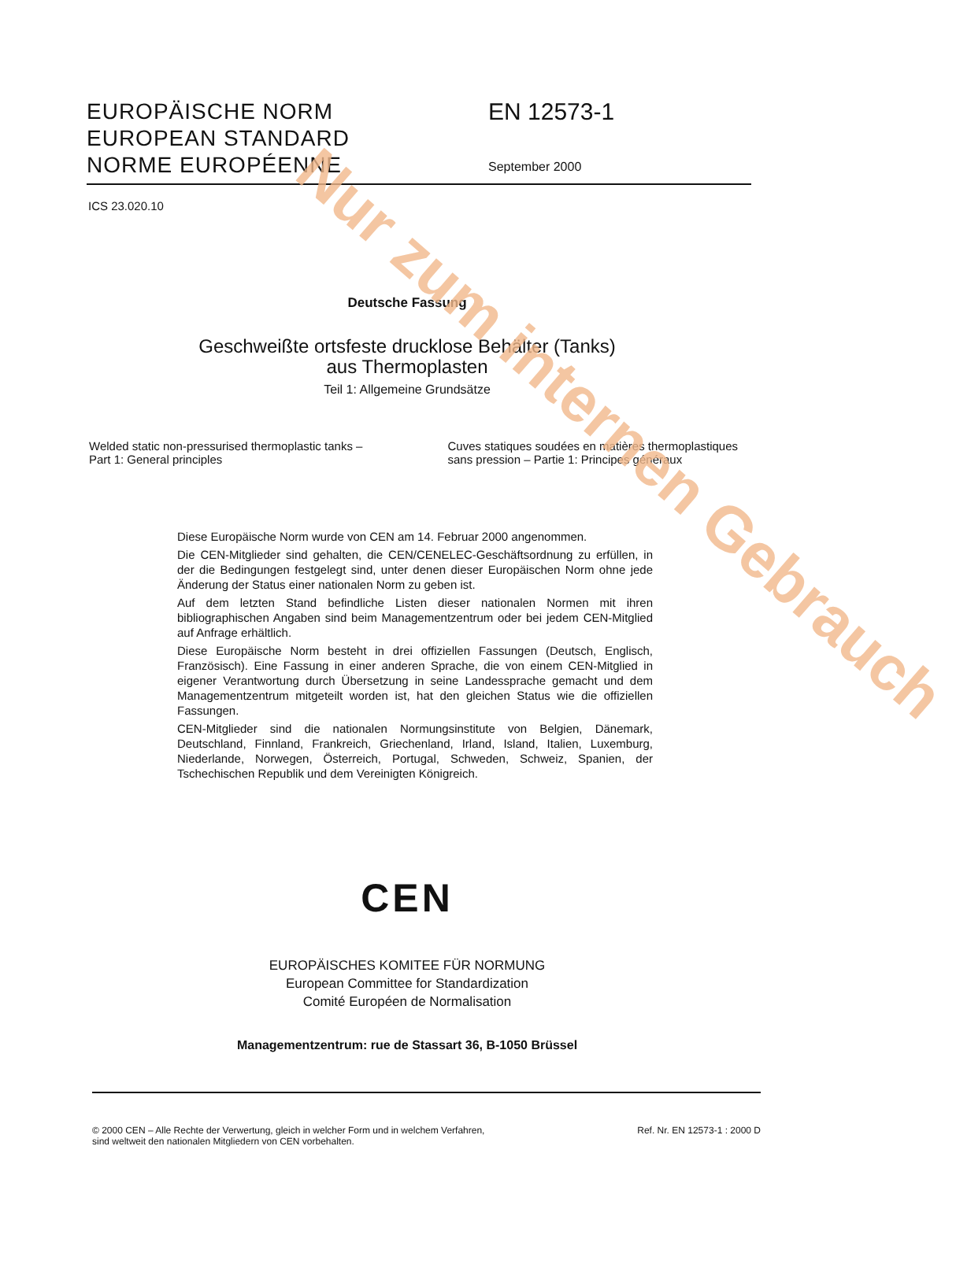Nur zum internen Gebrauch
EUROPÄISCHE NORM
EUROPEAN STANDARD
NORME EUROPÉENNE
EN 12573-1
September 2000
ICS 23.020.10
Deutsche Fassung
Geschweißte ortsfeste drucklose Behälter (Tanks)
aus Thermoplasten
Teil 1: Allgemeine Grundsätze
Welded static non-pressurised thermoplastic tanks –
Part 1: General principles
Cuves statiques soudées en matières thermoplastiques sans pression – Partie 1: Principes généraux
Diese Europäische Norm wurde von CEN am 14. Februar 2000 angenommen.
Die CEN-Mitglieder sind gehalten, die CEN/CENELEC-Geschäftsordnung zu erfüllen, in der die Bedingungen festgelegt sind, unter denen dieser Europäischen Norm ohne jede Änderung der Status einer nationalen Norm zu geben ist.
Auf dem letzten Stand befindliche Listen dieser nationalen Normen mit ihren bibliographischen Angaben sind beim Managementzentrum oder bei jedem CEN-Mitglied auf Anfrage erhältlich.
Diese Europäische Norm besteht in drei offiziellen Fassungen (Deutsch, Englisch, Französisch). Eine Fassung in einer anderen Sprache, die von einem CEN-Mitglied in eigener Verantwortung durch Übersetzung in seine Landessprache gemacht und dem Managementzentrum mitgeteilt worden ist, hat den gleichen Status wie die offiziellen Fassungen.
CEN-Mitglieder sind die nationalen Normungsinstitute von Belgien, Dänemark, Deutschland, Finnland, Frankreich, Griechenland, Irland, Island, Italien, Luxemburg, Niederlande, Norwegen, Österreich, Portugal, Schweden, Schweiz, Spanien, der Tschechischen Republik und dem Vereinigten Königreich.
CEN
EUROPÄISCHES KOMITEE FÜR NORMUNG
European Committee for Standardization
Comité Européen de Normalisation
Managementzentrum: rue de Stassart 36, B-1050 Brüssel
© 2000 CEN – Alle Rechte der Verwertung, gleich in welcher Form und in welchem Verfahren,
sind weltweit den nationalen Mitgliedern von CEN vorbehalten.
Ref. Nr. EN 12573-1 : 2000 D